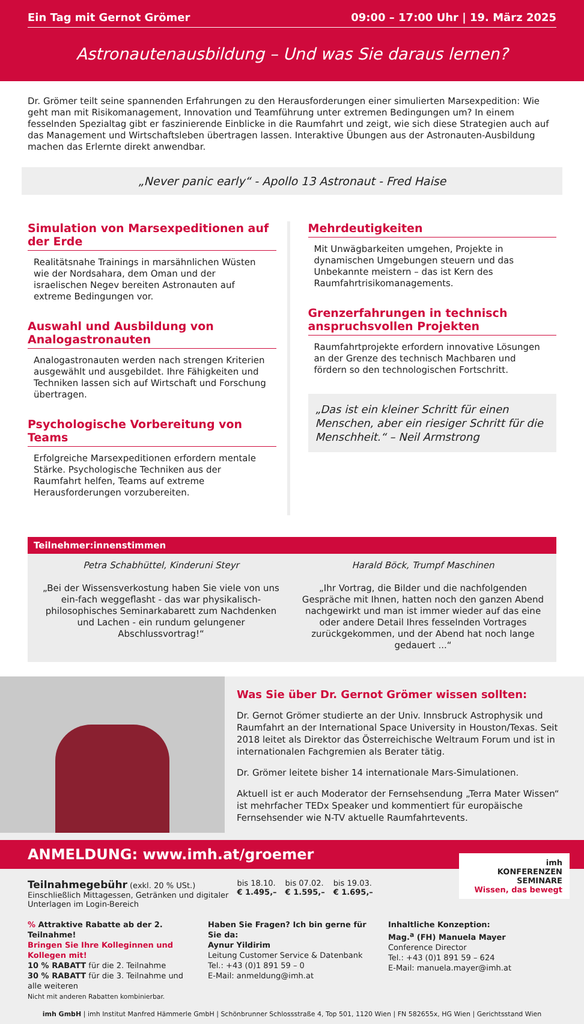Ein Tag mit Gernot Grömer 09:00 – 17:00 Uhr | 19. März 2025
Astronautenausbildung – Und was Sie daraus lernen?
Dr. Grömer teilt seine spannenden Erfahrungen zu den Herausforderungen einer simulierten Marsexpedition: Wie geht man mit Risikomanagement, Innovation und Teamführung unter extremen Bedingungen um? In einem fesselnden Spezialtag gibt er faszinierende Einblicke in die Raumfahrt und zeigt, wie sich diese Strategien auch auf das Management und Wirtschaftsleben übertragen lassen. Interaktive Übungen aus der Astronauten-Ausbildung machen das Erlernte direkt anwendbar.
„Never panic early“ - Apollo 13 Astronaut - Fred Haise
Simulation von Marsexpeditionen auf der Erde
Realitätsnahe Trainings in marsähnlichen Wüsten wie der Nordsahara, dem Oman und der israelischen Negev bereiten Astronauten auf extreme Bedingungen vor.
Auswahl und Ausbildung von Analogastronauten
Analogastronauten werden nach strengen Kriterien ausgewählt und ausgebildet. Ihre Fähigkeiten und Techniken lassen sich auf Wirtschaft und Forschung übertragen.
Psychologische Vorbereitung von Teams
Erfolgreiche Marsexpeditionen erfordern mentale Stärke. Psychologische Techniken aus der Raumfahrt helfen, Teams auf extreme Herausforderungen vorzubereiten.
Mehrdeutigkeiten
Mit Unwägbarkeiten umgehen, Projekte in dynamischen Umgebungen steuern und das Unbekannte meistern – das ist Kern des Raumfahrtrisikomanagements.
Grenzerfahrungen in technisch anspruchsvollen Projekten
Raumfahrtprojekte erfordern innovative Lösungen an der Grenze des technisch Machbaren und fördern so den technologischen Fortschritt.
„Das ist ein kleiner Schritt für einen Menschen, aber ein riesiger Schritt für die Menschheit.“ – Neil Armstrong
Teilnehmer:innenstimmen
Petra Schabhüttel, Kinderuni Steyr
„Bei der Wissensverkostung haben Sie viele von uns ein-fach weggeflasht - das war physikalisch-philosophisches Seminarkabarett zum Nachdenken und Lachen - ein rundum gelungener Abschlussvortrag!“
Harald Böck, Trumpf Maschinen
„Ihr Vortrag, die Bilder und die nachfolgenden Gespräche mit Ihnen, hatten noch den ganzen Abend nachgewirkt und man ist immer wieder auf das eine oder andere Detail Ihres fesselnden Vortrages zurückgekommen, und der Abend hat noch lange gedauert ...“
Was Sie über Dr. Gernot Grömer wissen sollten:
Dr. Gernot Grömer studierte an der Univ. Innsbruck Astrophysik und Raumfahrt an der International Space University in Houston/Texas. Seit 2018 leitet als Direktor das Österreichische Weltraum Forum und ist in internationalen Fachgremien als Berater tätig.
Dr. Grömer leitete bisher 14 internationale Mars-Simulationen.
Aktuell ist er auch Moderator der Fernsehsendung „Terra Mater Wissen“ ist mehrfacher TEDx Speaker und kommentiert für europäische Fernsehsender wie N-TV aktuelle Raumfahrtevents.
ANMELDUNG: www.imh.at/groemer
imh
KONFERENZEN
SEMINARE
Wissen, das bewegt
| Teilnahmegebühr (exkl. 20 % USt.) Einschließlich Mittagessen, Getränken und digitaler Unterlagen im Login-Bereich | bis 18.10. € 1.495,– | bis 07.02. € 1.595,– | bis 19.03. € 1.695,– |
% Attraktive Rabatte ab der 2. Teilnahme!
Bringen Sie Ihre Kolleginnen und Kollegen mit!
10 % RABATT für die 2. Teilnahme
30 % RABATT für die 3. Teilnahme und alle weiteren
Nicht mit anderen Rabatten kombinierbar.
Haben Sie Fragen? Ich bin gerne für Sie da:
Aynur Yildirim
Leitung Customer Service & Datenbank
Tel.: +43 (0)1 891 59 – 0
E-Mail: anmeldung@imh.at
Inhaltliche Konzeption:
Mag.<sup>a</sup> (FH) Manuela Mayer
Conference Director
Tel.: +43 (0)1 891 59 – 624
E-Mail: manuela.mayer@imh.at
imh GmbH | imh Institut Manfred Hämmerle GmbH | Schönbrunner Schlossstraße 4, Top 501, 1120 Wien | FN 582655x, HG Wien | Gerichtsstand Wien